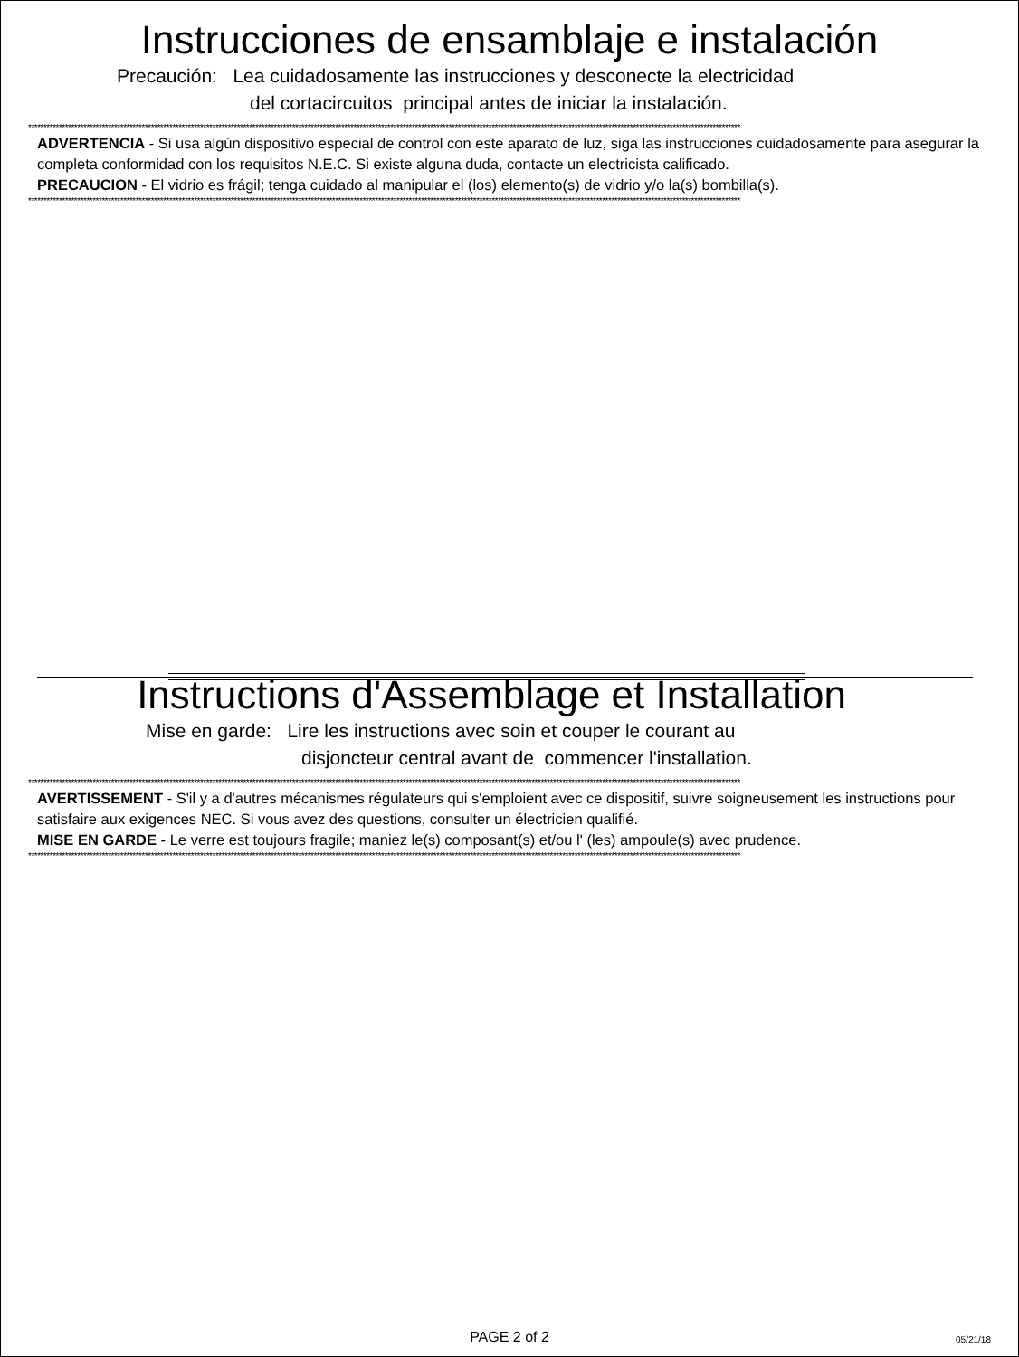Instrucciones de ensamblaje e instalación
Precaución: Lea cuidadosamente las instrucciones y desconecte la electricidad
del cortacircuitos principal antes de iniciar la instalación.
****************************************************************************************************************************************************************************************************************************************
ADVERTENCIA - Si usa algún dispositivo especial de control con este aparato de luz, siga las instrucciones cuidadosamente para asegurar la completa conformidad con los requisitos N.E.C. Si existe alguna duda, contacte un electricista calificado.
PRECAUCION - El vidrio es frágil; tenga cuidado al manipular el (los) elemento(s) de vidrio y/o la(s) bombilla(s).
****************************************************************************************************************************************************************************************************************************************
Instructions d'Assemblage et Installation
Mise en garde: Lire les instructions avec soin et couper le courant au
disjoncteur central avant de commencer l'installation.
****************************************************************************************************************************************************************************************************************************************
AVERTISSEMENT - S'il y a d'autres mécanismes régulateurs qui s'emploient avec ce dispositif, suivre soigneusement les instructions pour satisfaire aux exigences NEC. Si vous avez des questions, consulter un électricien qualifié.
MISE EN GARDE - Le verre est toujours fragile; maniez le(s) composant(s) et/ou l' (les) ampoule(s) avec prudence.
****************************************************************************************************************************************************************************************************************************************
PAGE 2 of 2 05/21/18